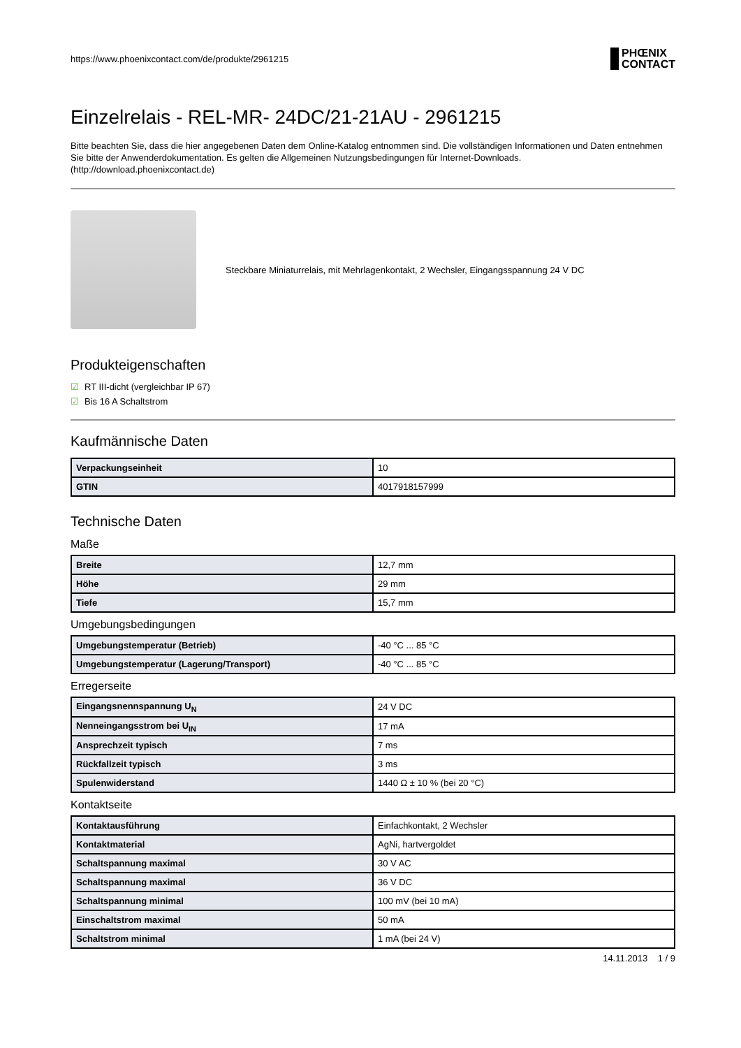https://www.phoenixcontact.com/de/produkte/2961215 PHŒNIX
CONTACT
Einzelrelais - REL-MR- 24DC/21-21AU - 2961215
Bitte beachten Sie, dass die hier angegebenen Daten dem Online-Katalog entnommen sind. Die vollständigen Informationen und Daten entnehmen Sie bitte der Anwenderdokumentation. Es gelten die Allgemeinen Nutzungsbedingungen für Internet-Downloads.
(http://download.phoenixcontact.de)
Steckbare Miniaturrelais, mit Mehrlagenkontakt, 2 Wechsler, Eingangsspannung 24 V DC
Produkteigenschaften
☑ RT III-dicht (vergleichbar IP 67)
☑ Bis 16 A Schaltstrom
Kaufmännische Daten
| Verpackungseinheit | 10 |
| GTIN | 4017918157999 |
Technische Daten
Maße
| Breite | 12,7 mm |
| Höhe | 29 mm |
| Tiefe | 15,7 mm |
Umgebungsbedingungen
| Umgebungstemperatur (Betrieb) | -40 °C ... 85 °C |
| Umgebungstemperatur (Lagerung/Transport) | -40 °C ... 85 °C |
Erregerseite
| Eingangsnennspannung U<sub>N</sub> | 24 V DC |
| Nenneingangsstrom bei U<sub>IN</sub> | 17 mA |
| Ansprechzeit typisch | 7 ms |
| Rückfallzeit typisch | 3 ms |
| Spulenwiderstand | 1440 Ω ± 10 % (bei 20 °C) |
Kontaktseite
| Kontaktausführung | Einfachkontakt, 2 Wechsler |
| Kontaktmaterial | AgNi, hartvergoldet |
| Schaltspannung maximal | 30 V AC |
| Schaltspannung maximal | 36 V DC |
| Schaltspannung minimal | 100 mV (bei 10 mA) |
| Einschaltstrom maximal | 50 mA |
| Schaltstrom minimal | 1 mA (bei 24 V) |
14.11.2013 1 / 9